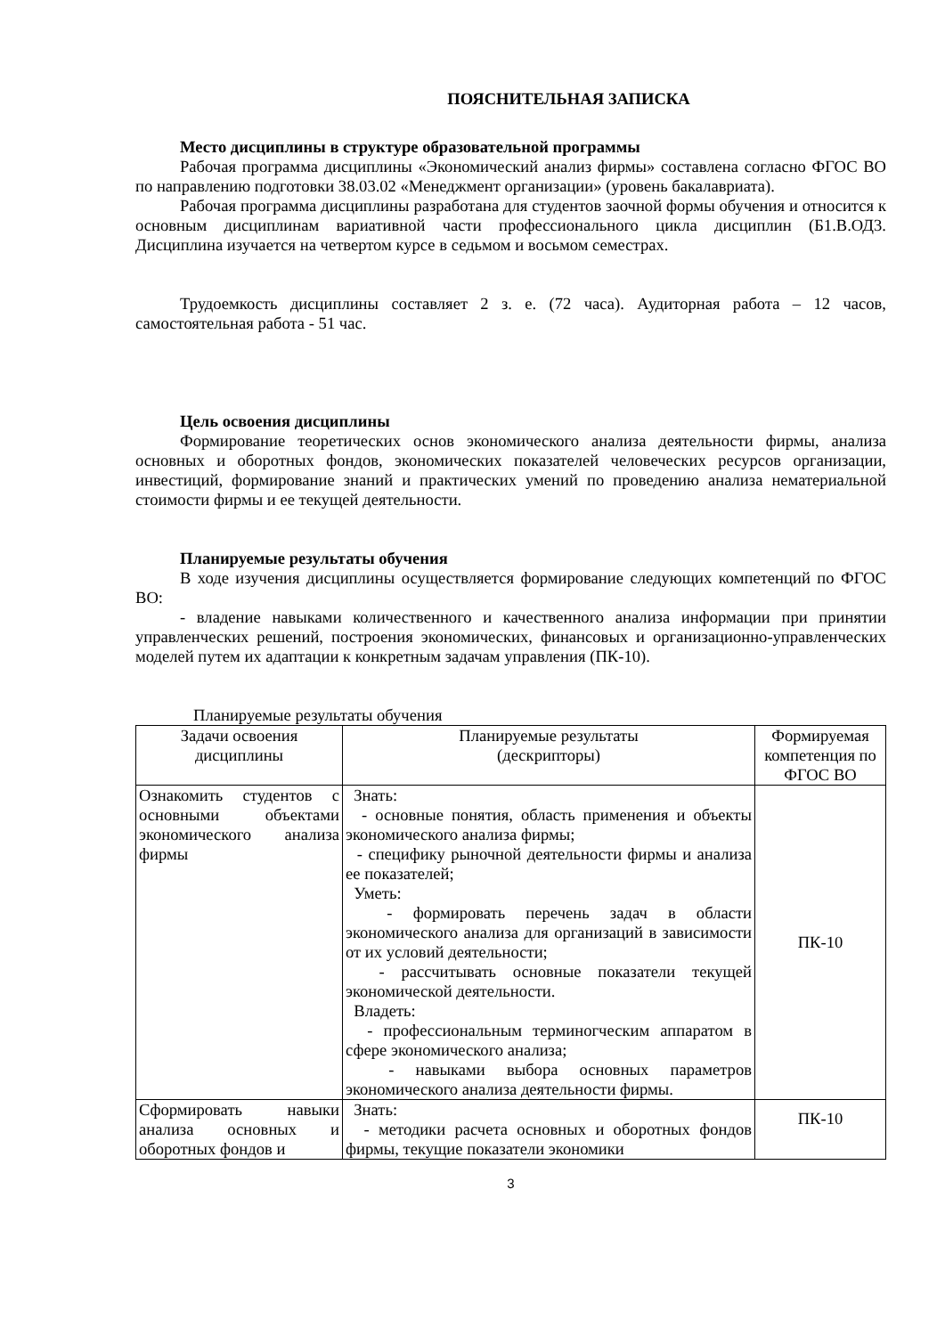ПОЯСНИТЕЛЬНАЯ ЗАПИСКА
Место дисциплины в структуре образовательной программы
Рабочая программа дисциплины «Экономический анализ фирмы» составлена согласно ФГОС ВО по направлению подготовки 38.03.02 «Менеджмент организации» (уровень бакалавриата).
Рабочая программа дисциплины разработана для студентов заочной формы обучения и относится к основным дисциплинам вариативной части профессионального цикла дисциплин (Б1.В.ОД3. Дисциплина изучается на четвертом курсе в седьмом и восьмом семестрах.
Трудоемкость дисциплины составляет 2 з. е. (72 часа). Аудиторная работа – 12 часов, самостоятельная работа - 51 час.
Цель освоения дисциплины
Формирование теоретических основ экономического анализа деятельности фирмы, анализа основных и оборотных фондов, экономических показателей человеческих ресурсов организации, инвестиций, формирование знаний и практических умений по проведению анализа нематериальной стоимости фирмы и ее текущей деятельности.
Планируемые результаты обучения
В ходе изучения дисциплины осуществляется формирование следующих компетенций по ФГОС ВО:
- владение навыками количественного и качественного анализа информации при принятии управленческих решений, построения экономических, финансовых и организационно-управленческих моделей путем их адаптации к конкретным задачам управления (ПК-10).
Планируемые результаты обучения
| Задачи освоения дисциплины | Планируемые результаты (дескрипторы) | Формируемая компетенция по ФГОС ВО |
| --- | --- | --- |
| Ознакомить студентов с основными объектами экономического анализа фирмы | Знать: - основные понятия, область применения и объекты экономического анализа фирмы; - специфику рыночной деятельности фирмы и анализа ее показателей; Уметь: - формировать перечень задач в области экономического анализа для организаций в зависимости от их условий деятельности; - рассчитывать основные показатели текущей экономической деятельности. Владеть: - профессиональным терминогческим аппаратом в сфере экономического анализа; - навыками выбора основных параметров экономического анализа деятельности фирмы. | ПК-10 |
| Сформировать навыки анализа основных и оборотных фондов и | Знать: - методики расчета основных и оборотных фондов фирмы, текущие показатели экономики | ПК-10 |
3